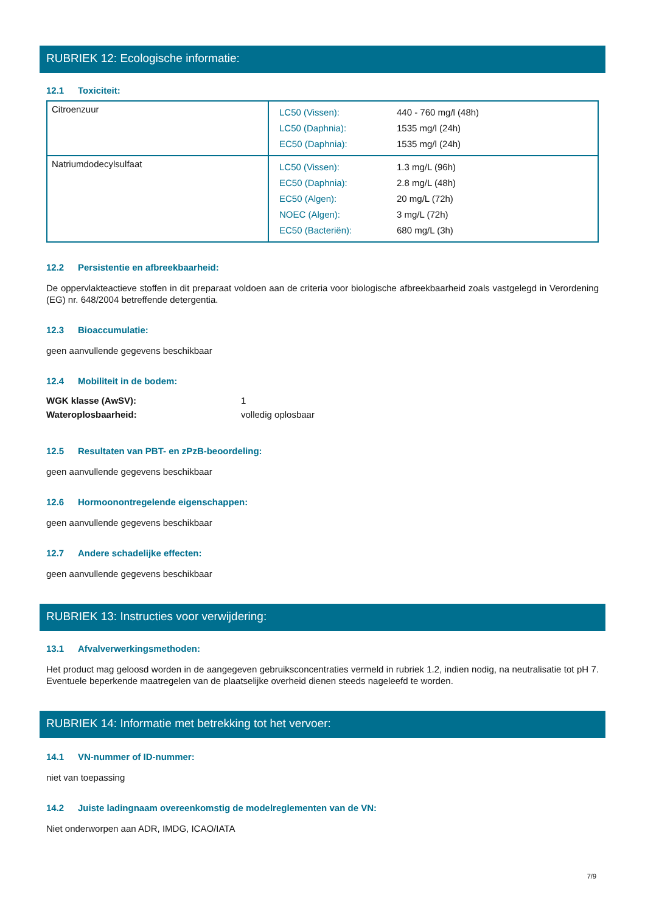RUBRIEK 12: Ecologische informatie:
12.1 Toxiciteit:
| Citroenzuur | / LC50 (Vissen): / 440 - 760 mg/l (48h) / / LC50 (Daphnia): / 1535 mg/l (24h) / / EC50 (Daphnia): / 1535 mg/l (24h) / |
| Natriumdodecylsulfaat | / LC50 (Vissen): / 1.3 mg/L (96h) / / EC50 (Daphnia): / 2.8 mg/L (48h) / / EC50 (Algen): / 20 mg/L (72h) / / NOEC (Algen): / 3 mg/L (72h) / / EC50 (Bacteriën): / 680 mg/L (3h) / |
12.2 Persistentie en afbreekbaarheid:
De oppervlakteactieve stoffen in dit preparaat voldoen aan de criteria voor biologische afbreekbaarheid zoals vastgelegd in Verordening (EG) nr. 648/2004 betreffende detergentia.
12.3 Bioaccumulatie:
geen aanvullende gegevens beschikbaar
12.4 Mobiliteit in de bodem:
| WGK klasse (AwSV): | 1 |
| Wateroplosbaarheid: | volledig oplosbaar |
12.5 Resultaten van PBT- en zPzB-beoordeling:
geen aanvullende gegevens beschikbaar
12.6 Hormoonontregelende eigenschappen:
geen aanvullende gegevens beschikbaar
12.7 Andere schadelijke effecten:
geen aanvullende gegevens beschikbaar
RUBRIEK 13: Instructies voor verwijdering:
13.1 Afvalverwerkingsmethoden:
Het product mag geloosd worden in de aangegeven gebruiksconcentraties vermeld in rubriek 1.2, indien nodig, na neutralisatie tot pH 7. Eventuele beperkende maatregelen van de plaatselijke overheid dienen steeds nageleefd te worden.
RUBRIEK 14: Informatie met betrekking tot het vervoer:
14.1 VN-nummer of ID-nummer:
niet van toepassing
14.2 Juiste ladingnaam overeenkomstig de modelreglementen van de VN:
Niet onderworpen aan ADR, IMDG, ICAO/IATA
7/9